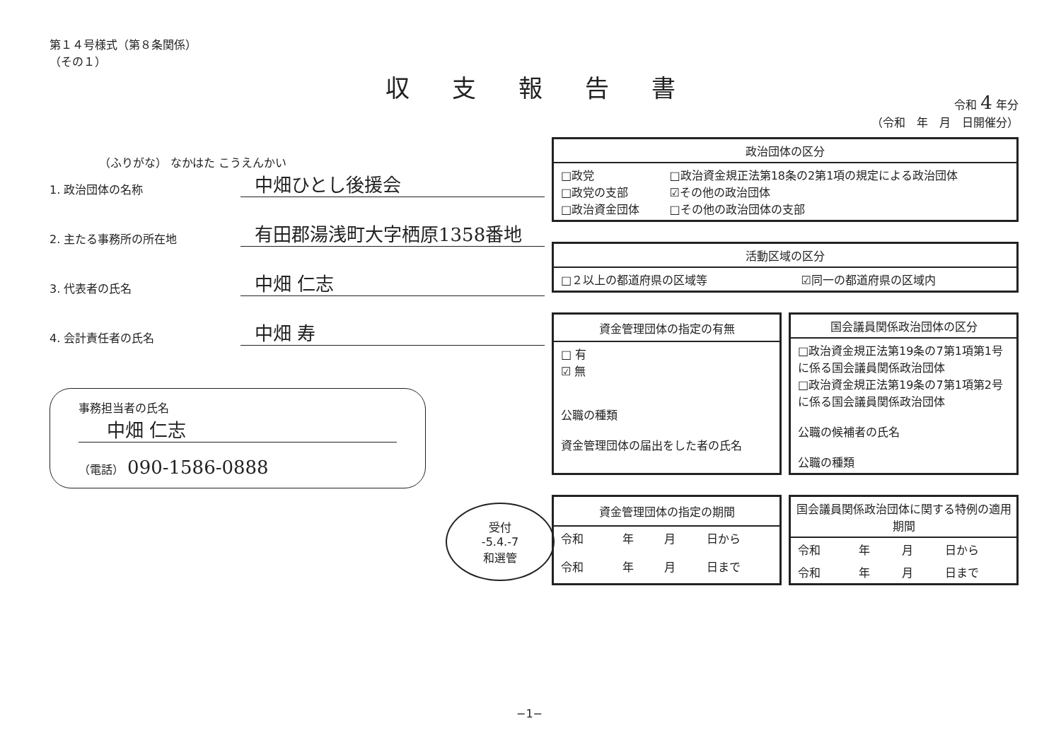第１４号様式（第８条関係）
（その１）
収支報告書
（ふりがな） なかはた こうえんかい
1. 政治団体の名称
中畑ひとし後援会
2. 主たる事務所の所在地
有田郡湯浅町大字栖原1358番地
3. 代表者の氏名
中畑 仁志
4. 会計責任者の氏名
中畑 寿
事務担当者の氏名
中畑 仁志
（電話） 090-1586-0888
受付
-5.4.-7
和選管
令和 4 年分
（令和　年　月　日開催分）
| 政治団体の区分 | |
| --- | --- |
| □政党 □政党の支部 □政治資金団体 | □政治資金規正法第18条の2第1項の規定による政治団体 ☑その他の政治団体 □その他の政治団体の支部 |
| 活動区域の区分 | |
| --- | --- |
| □２以上の都道府県の区域等 | ☑同一の都道府県の区域内 |
| 資金管理団体の指定の有無 |
| --- |
| □ 有 ☑ 無 公職の種類 資金管理団体の届出をした者の氏名 |
| 国会議員関係政治団体の区分 |
| --- |
| □政治資金規正法第19条の7第1項第1号に係る国会議員関係政治団体 □政治資金規正法第19条の7第1項第2号に係る国会議員関係政治団体 公職の候補者の氏名 公職の種類 |
| 資金管理団体の指定の期間 | | | |
| --- | --- | --- | --- |
| 令和 | 年 | 月 | 日から |
| 令和 | 年 | 月 | 日まで |
| 国会議員関係政治団体に関する特例の適用期間 | | | |
| --- | --- | --- | --- |
| 令和 | 年 | 月 | 日から |
| 令和 | 年 | 月 | 日まで |
−1−